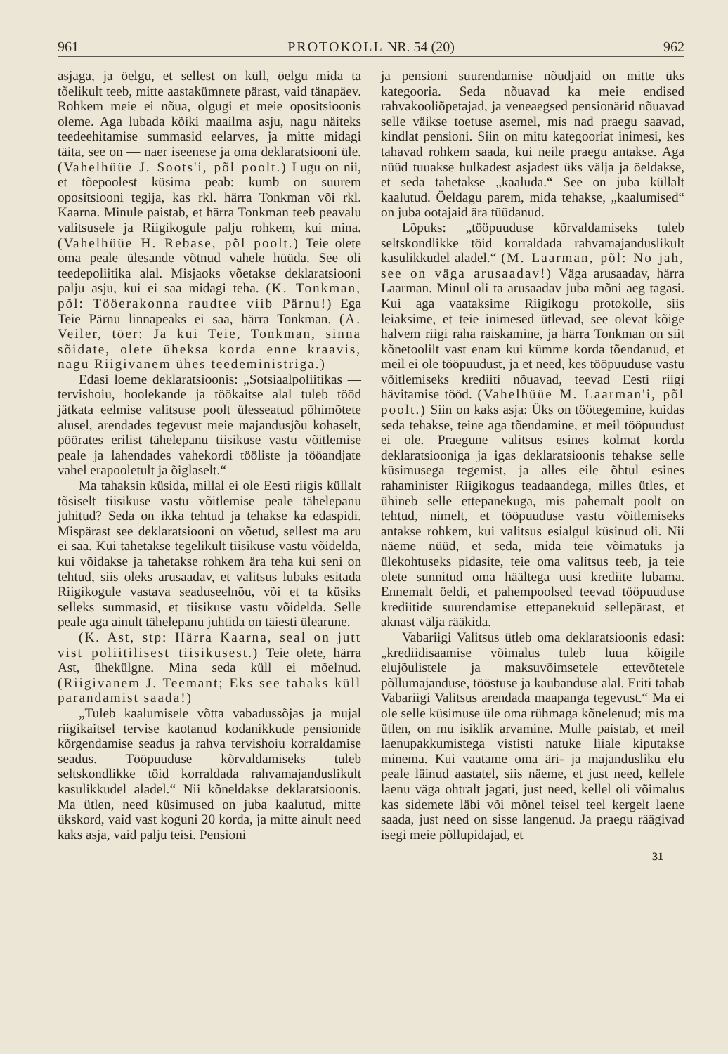961 PROTOKOLL NR. 54 (20) 962
asjaga, ja öelgu, et sellest on küll, öelgu mida ta tõelikult teeb, mitte aastakümnete pärast, vaid tänapäev. Rohkem meie ei nõua, olgugi et meie opositsioonis oleme. Aga lubada kõiki maailma asju, nagu näiteks teedeehitamise summasid eelarves, ja mitte midagi täita, see on — naer iseenese ja oma deklaratsiooni üle. (Vahelhüüe J. Soots'i, põl poolt.) Lugu on nii, et tõepoolest küsima peab: kumb on suurem opositsiooni tegija, kas rkl. härra Tonkman või rkl. Kaarna. Minule paistab, et härra Tonkman teeb peavalu valitsusele ja Riigikogule palju rohkem, kui mina. (Vahelhüüe H. Rebase, põl poolt.) Teie olete oma peale ülesande võtnud vahele hüüda. See oli teedepoliitika alal. Misjaoks võetakse deklaratsiooni palju asju, kui ei saa midagi teha. (K. Tonkman, põl: Tööerakonna raudtee viib Pärnu!) Ega Teie Pärnu linnapeaks ei saa, härra Tonkman. (A. Veiler, töer: Ja kui Teie, Tonkman, sinna sõidate, olete üheksa korda enne kraavis, nagu Riigivanem ühes teedeministriga.)
Edasi loeme deklaratsioonis: „Sotsiaalpoliitikas — tervishoiu, hoolekande ja töökaitse alal tuleb tööd jätkata eelmise valitsuse poolt ülesseatud põhimõtete alusel, arendades tegevust meie majandusjõu kohaselt, pöörates erilist tähelepanu tiisikuse vastu võitlemise peale ja lahendades vahekordi tööliste ja tööandjate vahel erapooletult ja õiglaselt.“
Ma tahaksin küsida, millal ei ole Eesti riigis küllalt tõsiselt tiisikuse vastu võitlemise peale tähelepanu juhitud? Seda on ikka tehtud ja tehakse ka edaspidi. Mispärast see deklaratsiooni on võetud, sellest ma aru ei saa. Kui tahetakse tegelikult tiisikuse vastu võidelda, kui võidakse ja tahetakse rohkem ära teha kui seni on tehtud, siis oleks arusaadav, et valitsus lubaks esitada Riigikogule vastava seaduseelnõu, või et ta küsiks selleks summasid, et tiisikuse vastu võidelda. Selle peale aga ainult tähelepanu juhtida on täiesti ülearune.
(K. Ast, stp: Härra Kaarna, seal on jutt vist poliitilisest tiisikusest.) Teie olete, härra Ast, ühekülgne. Mina seda küll ei mõelnud. (Riigivanem J. Teemant; Eks see tahaks küll parandamist saada!)
„Tuleb kaalumisele võtta vabadussõjas ja mujal riigikaitsel tervise kaotanud kodanikkude pensionide kõrgendamise seadus ja rahva tervishoiu korraldamise seadus. Tööpuuduse kõrvaldamiseks tuleb seltskondlikke töid korraldada rahvamajanduslikult kasulikkudel aladel.“ Nii kõneldakse deklaratsioonis. Ma ütlen, need küsimused on juba kaalutud, mitte ükskord, vaid vast koguni 20 korda, ja mitte ainult need kaks asja, vaid palju teisi. Pensioni
ja pensioni suurendamise nõudjaid on mitte üks kategooria. Seda nõuavad ka meie endised rahvakooliõpetajad, ja veneaegsed pensionärid nõuavad selle väikse toetuse asemel, mis nad praegu saavad, kindlat pensioni. Siin on mitu kategooriat inimesi, kes tahavad rohkem saada, kui neile praegu antakse. Aga nüüd tuuakse hulkadest asjadest üks välja ja öeldakse, et seda tahetakse „kaaluda.“ See on juba küllalt kaalutud. Öeldagu parem, mida tehakse, „kaalumised“ on juba ootajaid ära tüüdanud.
Lõpuks: „tööpuuduse kõrvaldamiseks tuleb seltskondlikke töid korraldada rahvamajanduslikult kasulikkudel aladel.“ (M. Laarman, põl: No jah, see on väga arusaadav!) Väga arusaadav, härra Laarman. Minul oli ta arusaadav juba mõni aeg tagasi. Kui aga vaataksime Riigikogu protokolle, siis leiaksime, et teie inimesed ütlevad, see olevat kõige halvem riigi raha raiskamine, ja härra Tonkman on siit kõnetoolilt vast enam kui kümme korda tõendanud, et meil ei ole tööpuudust, ja et need, kes tööpuuduse vastu võitlemiseks krediiti nõuavad, teevad Eesti riigi hävitamise tööd. (Vahelhüüe M. Laarman'i, põl poolt.) Siin on kaks asja: Üks on töötegemine, kuidas seda tehakse, teine aga tõendamine, et meil tööpuudust ei ole. Praegune valitsus esines kolmat korda deklaratsiooniga ja igas deklaratsioonis tehakse selle küsimusega tegemist, ja alles eile õhtul esines rahaminister Riigikogus teadaandega, milles ütles, et ühineb selle ettepanekuga, mis pahemalt poolt on tehtud, nimelt, et tööpuuduse vastu võitlemiseks antakse rohkem, kui valitsus esialgul küsinud oli. Nii näeme nüüd, et seda, mida teie võimatuks ja ülekohtuseks pidasite, teie oma valitsus teeb, ja teie olete sunnitud oma häältega uusi krediite lubama. Ennemalt öeldi, et pahempoolsed teevad tööpuuduse krediitide suurendamise ettepanekuid sellepärast, et aknast välja rääkida.
Vabariigi Valitsus ütleb oma deklaratsioonis edasi: „krediidisaamise võimalus tuleb luua kõigile elujõulistele ja maksuvõimsetele ettevõtetele põllumajanduse, tööstuse ja kaubanduse alal. Eriti tahab Vabariigi Valitsus arendada maapanga tegevust.“ Ma ei ole selle küsimuse üle oma rühmaga kõnelenud; mis ma ütlen, on mu isiklik arvamine. Mulle paistab, et meil laenupakkumistega vististi natuke liiale kiputakse minema. Kui vaatame oma äri- ja majandusliku elu peale läinud aastatel, siis näeme, et just need, kellele laenu väga ohtralt jagati, just need, kellel oli võimalus kas sidemete läbi või mõnel teisel teel kergelt laene saada, just need on sisse langenud. Ja praegu räägivad isegi meie põllupidajad, et
31